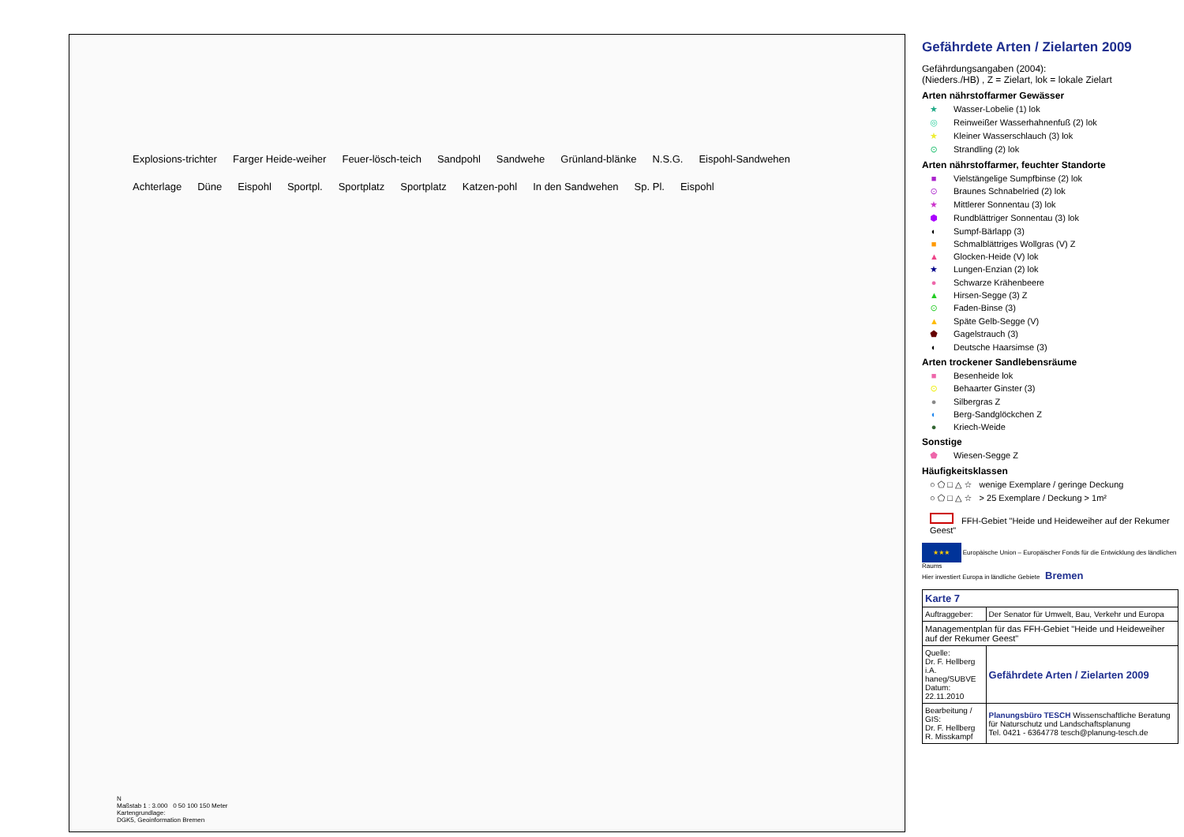Explosions-trichter Farger Heide-weiher Feuer-lösch-teich Sandpohl Sandwehe Grünland-blänke N.S.G. Eispohl-Sandwehen Achterlage Düne Eispohl Sportpl. Sportplatz Sportplatz Katzen-pohl In den Sandwehen Sp. Pl. Eispohl
N
Maßstab 1 : 3.000 0 50 100 150 Meter
Kartengrundlage:
DGK5, Geoinformation Bremen
Gefährdete Arten / Zielarten 2009
Gefährdungsangaben (2004):
(Nieders./HB) , Z = Zielart, lok = lokale Zielart
Arten nährstoffarmer Gewässer
★ Wasser-Lobelie (1) lok
◎ Reinweißer Wasserhahnenfuß (2) lok
★ Kleiner Wasserschlauch (3) lok
⊙ Strandling (2) lok
Arten nährstoffarmer, feuchter Standorte
■ Vielstängelige Sumpfbinse (2) lok
⊙ Braunes Schnabelried (2) lok
★ Mittlerer Sonnentau (3) lok
⬢ Rundblättriger Sonnentau (3) lok
◐ Sumpf-Bärlapp (3)
■ Schmalblättriges Wollgras (V) Z
▲ Glocken-Heide (V) lok
★ Lungen-Enzian (2) lok
● Schwarze Krähenbeere
▲ Hirsen-Segge (3) Z
⊙ Faden-Binse (3)
▲ Späte Gelb-Segge (V)
⬟ Gagelstrauch (3)
◐ Deutsche Haarsimse (3)
Arten trockener Sandlebensräume
■ Besenheide lok
⊙ Behaarter Ginster (3)
● Silbergras Z
◐ Berg-Sandglöckchen Z
● Kriech-Weide
Sonstige
⬟ Wiesen-Segge Z
Häufigkeitsklassen
○ ⬠ □ △ ☆ wenige Exemplare / geringe Deckung
○ ⬠ □ △ ☆ > 25 Exemplare / Deckung > 1m²
FFH-Gebiet "Heide und Heideweiher auf der Rekumer Geest"
★★★ Europäische Union – Europäischer Fonds für die Entwicklung des ländlichen Raums
Hier investiert Europa in ländliche Gebiete Bremen
| Karte 7 | |
| Auftraggeber: | Der Senator für Umwelt, Bau, Verkehr und Europa |
| Managementplan für das FFH-Gebiet "Heide und Heideweiher auf der Rekumer Geest" | |
| Quelle: Dr. F. Hellberg i.A. haneg/SUBVE Datum: 22.11.2010 | Gefährdete Arten / Zielarten 2009 |
| Bearbeitung / GIS: Dr. F. Hellberg R. Misskampf | Planungsbüro TESCH Wissenschaftliche Beratung für Naturschutz und Landschaftsplanung Tel. 0421 - 6364778 tesch@planung-tesch.de |